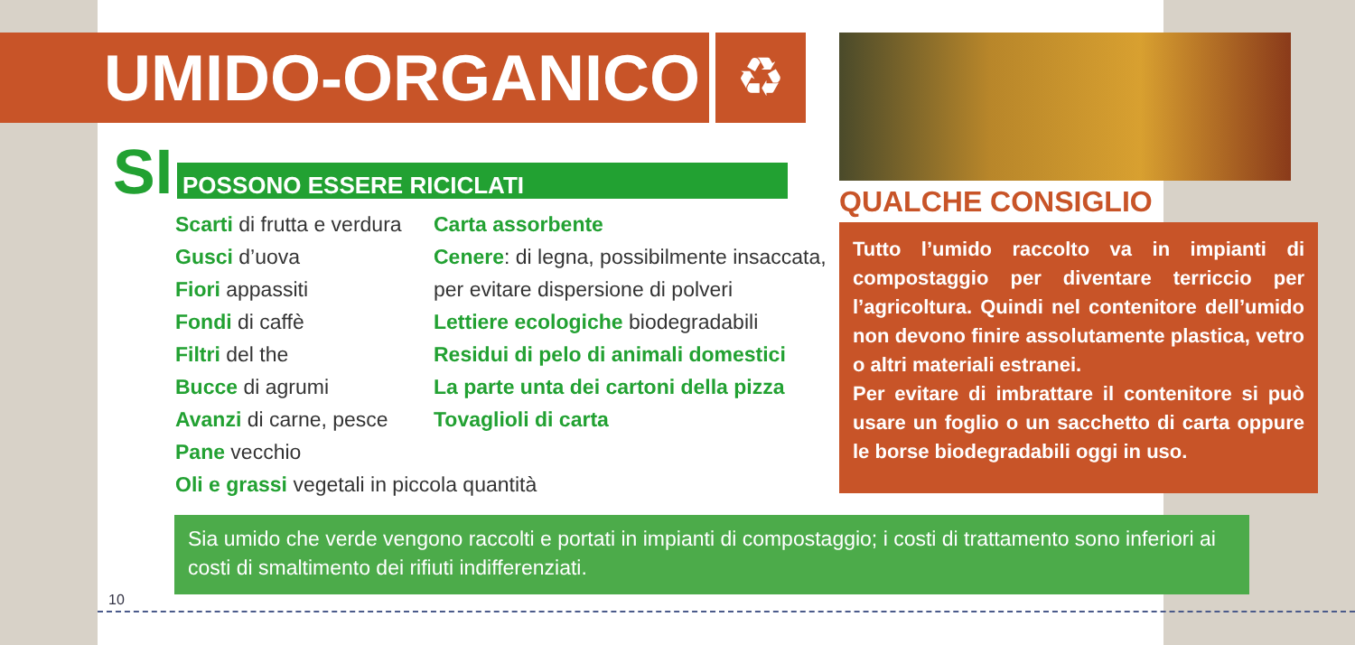UMIDO-ORGANICO ♻
SI POSSONO ESSERE RICICLATI
Scarti di frutta e verdura
Gusci d’uova
Fiori appassiti
Fondi di caffè
Filtri del the
Bucce di agrumi
Avanzi di carne, pesce
Pane vecchio
Oli e grassi vegetali in piccola quantità
Carta assorbente
Cenere: di legna, possibilmente insaccata, per evitare dispersione di polveri
Lettiere ecologiche biodegradabili
Residui di pelo di animali domestici
La parte unta dei cartoni della pizza
Tovaglioli di carta
QUALCHE CONSIGLIO
Tutto l’umido raccolto va in impianti di compostaggio per diventare terriccio per l’agricoltura. Quindi nel contenitore dell’umido non devono finire assolutamente plastica, vetro o altri materiali estranei.
Per evitare di imbrattare il contenitore si può usare un foglio o un sacchetto di carta oppure le borse biodegradabili oggi in uso.
Sia umido che verde vengono raccolti e portati in impianti di compostaggio; i costi di trattamento sono inferiori ai costi di smaltimento dei rifiuti indifferenziati.
10